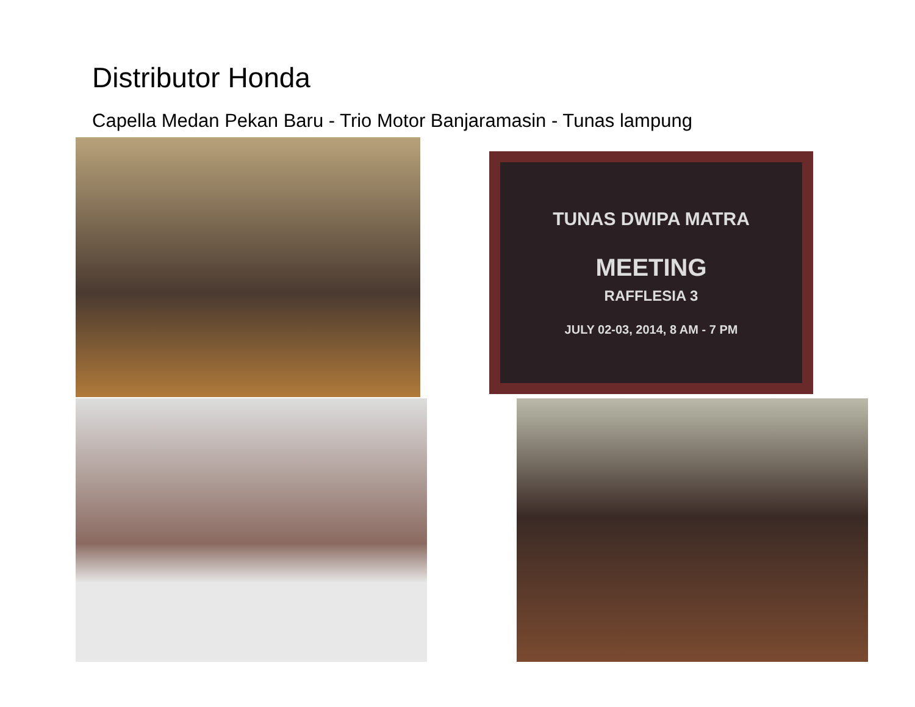Distributor Honda
Capella Medan Pekan Baru - Trio Motor Banjaramasin - Tunas lampung
TUNAS DWIPA MATRA
MEETING
RAFFLESIA 3
JULY 02-03, 2014, 8 AM - 7 PM